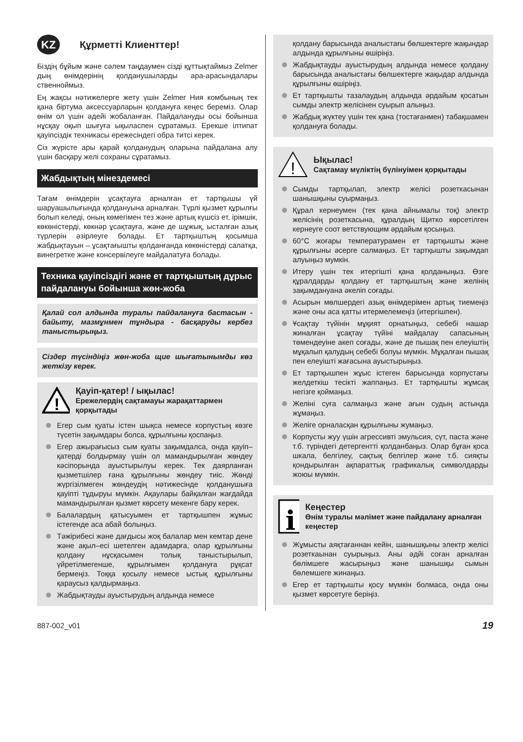KZ Құрметті Клиенттер!
Біздің бұйым және сәлем таңдаумен сізді құттықтаймыз Zelmer дың өнімдерінің қолданушыларды ара-арасындалары ственноймыз.
Ең жақсы нәтижелерге жету үшін Zelmer Ния комбының тек қана біртума аксессуарларын қолдануға кеңес береміз. Олар өнім ол үшін әдейі жобаланған. Пайдалануды осы бойынша нұсқау оқып шығуға ықыласпен сұратамыз. Ерекше ілтипат қауіпсіздік техникасы ережесіндегі обра титсі керек.
Сіз жүрісте ары қарай қолданудың оларына пайдалана алу үшін басқару желі сохраны сұратамыз.
Жабдықтың мінездемесі
Тағам өнімдерін ұсақтауға арналған ет тартқышы үй шаруашылығында қолдануына арналған. Түрлі қызмет құрылғы болып келеді, оның көмегімен тез және артық күшсіз ет, ірімшік, көкөністерді, көкнәр ұсақтауға, және де шұжық, ысталған азық түрлерін әзірлеуге болады. Ет тартқыштың қосымша жабдықтауын – ұсақтағышты қолданғанда көкөністерді салатқа, винегретке және консервілеуге майдалатуға болады.
Техника қауіпсіздігі және ет тартқыштың дұрыс пайдалануы бойынша жөн-жоба
Қалай сол алдында туралы пайдалануға бастасын - байыту, мазмұнмен тұндыра - басқаруды кербез таныстырыңыз.
Сіздер түсіндіңіз жөн-жоба щие шығатынымды көз жеткізу керек.
!
Қауіп-қатер! / ықылас!
Ережелердің сақтамауы жарақаттармен қорқытады
Егер сым қуаты істен шықса немесе корпустың көзге түсетін зақымдары болса, құрылғыны қоспаңыз.
Егер ажырағысыз сым қуаты зақымдалса, онда қауіп–қатерді болдырмау үшін ол мамандырылған жөндеу кәсіпорында ауыстырылуы керек. Тек даярланған қызметшілер ғана құрылғыны жөндеу тиіс. Жөнді жүргізілмеген жөндеудің нәтижесінде қолданушыға қауіпті тұдыруы мүмкін. Ақаулары байқалған жағдайда мамандырылған қызмет көрсету мекенге бару керек.
Балалардың қатысуымен ет тартқышпен жұмыс істегенде аса абай болыңыз.
Тәжірибесі және дағдысы жоқ балалар мен кемтар дене және ақыл–есі шетелген адамдарға, олар құрылғыны қолдану нұсқасымен толық таныстырылып, үйретілмегенше, құрылғымен қолдануға рұқсат бермеңіз. Тоққа қосылу немесе ыстық құрылғыны қараусыз қалдырмаңыз.
Жабдықтауды ауыстырудың алдында немесе
қолдану барысында аналыстағы бөлшектерге жақындар алдында құрылғыны өшіріңіз.
Жабдықтауды ауыстырудың алдында немесе қолдану барысында аналыстағы бөлшектерге жақыдар алдында құрылғыны өшіріңіз.
Ет тартқышты тазалаудың алдында әрдайым қосатын сымды электр желісінен суырып алыңыз.
Жабдық жүктеу үшін тек қана (тостағанмен) табақшамен қолдануға болады.
!
Ықылас!
Сақтамау мүліктің бүлінуімен қорқытады
Сымды тартқылап, электр желісі розеткасынан шанышқыны суырмаңыз.
Құрал кернеумен (тек қана айнымалы тоқ) электр желісінің розеткасына, құралдың Щитко көрсетілген кернеуге соот ветствующим әрдайым қосыңыз.
60°C жоғары температурамен ет тартқышты және құрылғыны әсерге салмаңыз. Ет тартқышты зақымдап алуыңыз мумкін.
Итеру үшін тек итергішті қана қолданыңыз. Өзге құралдарды қолдану ет тартқыштың және желінің зақымдануана әкеліп соғады.
Асырын мөлшердегі азық өнімдерімен артық тиемеңіз және оны аса қатты итермелемеңіз (итергішпен).
Ұсақтау түйінін мұқият орнатыңыз, себебі нашар жиналған ұсақтау түйіні майдалау сапасының төмендеуіне акеп соғады, және де пышақ пен елеуіштің мұқалып қалудың себебі болуы мүмкін. Мұқалған пышақ пен елеуішті жағасына ауыстырыңыз.
Ет тартқышпен жұыс істеген барысында корпустағы желдеткіш тесікті жаппаңыз. Ет тартқышты жұмсақ негізге қоймаңыз.
Желіні суға салмаңыз және ағын судың астында жұмаңыз.
Желіге орналасқан құрылғыны жумаңыз.
Корпусты жуу үшін агрессивті эмульсия, сүт, паста және т.б. түріндегі детергентті қолданбаңыз. Олар бұған қоса шкала, белгілеу, сақтық белгілер және т.б. сияқты қондырылған ақпараттық графикалық символдарды жоюы мүмкін.
i
Кеңестер
Өнім туралы мәлімет және пайдалану арналған кеңестер
Жұмысты аяқтағаннан кейін, шанышқыны электр желісі розеткаынан суырыңыз. Аны әдйі соған арналған бөлімшеге жасырыңыз және шанышқы сымын бөлемшеге жинаңыз.
Егер ет тартқышты қосу мүмкін болмаса, онда оны қызмет көрсетуге беріңіз.
887-002_v01 19